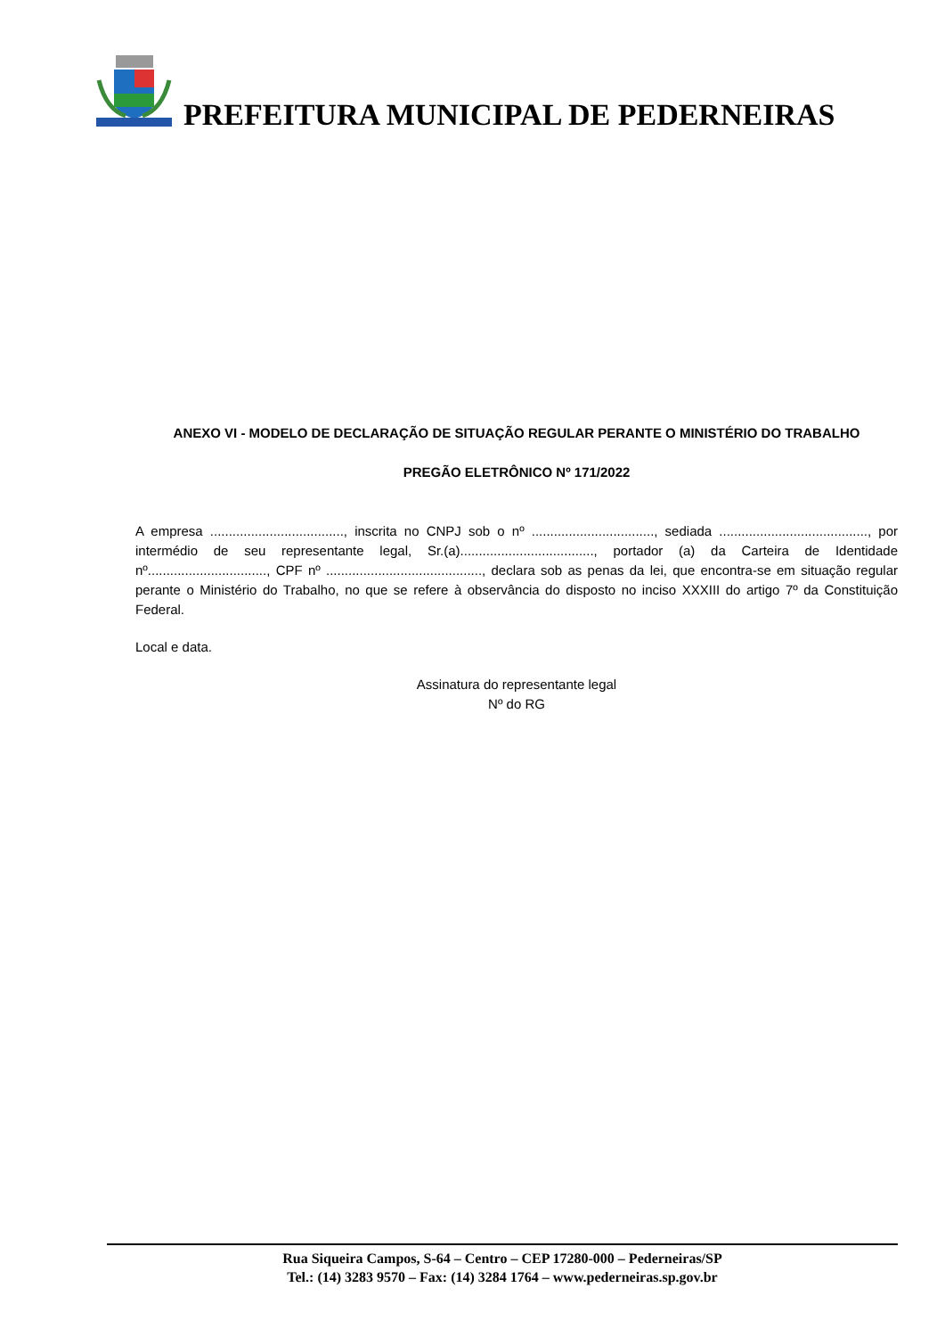PREFEITURA MUNICIPAL DE PEDERNEIRAS
ANEXO VI - MODELO DE DECLARAÇÃO DE SITUAÇÃO REGULAR PERANTE O MINISTÉRIO DO TRABALHO
PREGÃO ELETRÔNICO Nº 171/2022
A empresa ...................................., inscrita no CNPJ sob o nº ................................., sediada ........................................, por intermédio de seu representante legal, Sr.(a)...................................., portador (a) da Carteira de Identidade nº................................, CPF nº .........................................., declara sob as penas da lei, que encontra-se em situação regular perante o Ministério do Trabalho, no que se refere à observância do disposto no inciso XXXIII do artigo 7º da Constituição Federal.
Local e data.
Assinatura do representante legal
Nº do RG
Rua Siqueira Campos, S-64 – Centro – CEP 17280-000 – Pederneiras/SP
Tel.: (14) 3283 9570 – Fax: (14) 3284 1764 – www.pederneiras.sp.gov.br